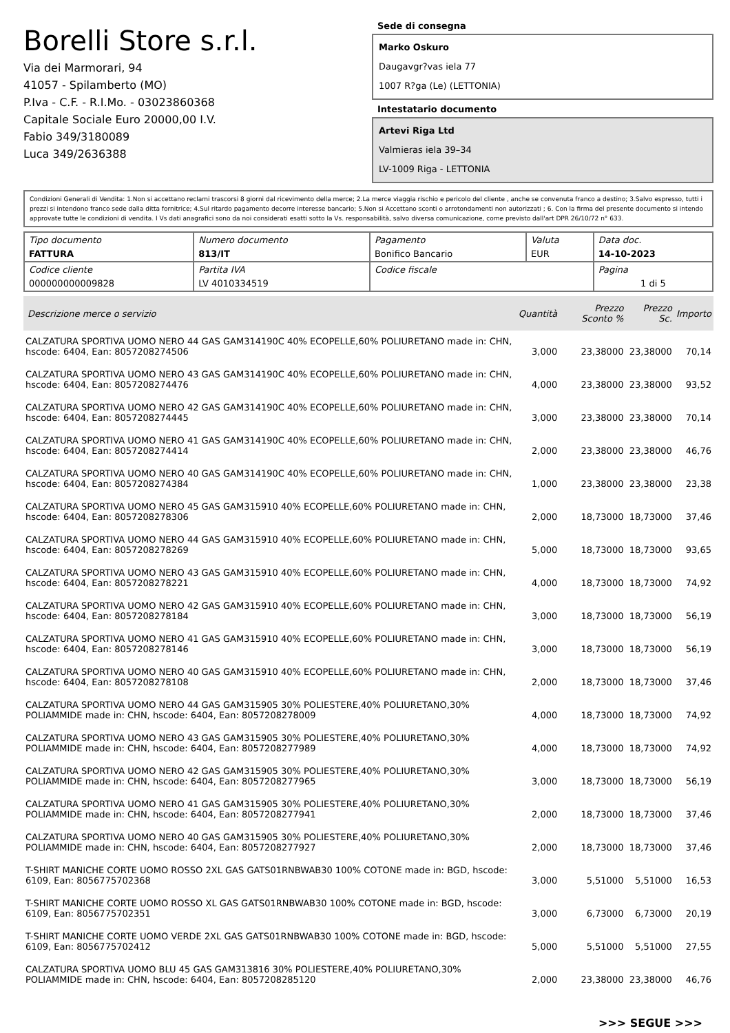Borelli Store s.r.l.
Via dei Marmorari, 94
41057 - Spilamberto (MO)
P.Iva - C.F. - R.I.Mo. - 03023860368
Capitale Sociale Euro 20000,00 I.V.
Fabio 349/3180089
Luca 349/2636388
Sede di consegna
Marko Oskuro
Daugavgr?vas iela 77
1007 R?ga (Le) (LETTONIA)
Intestatario documento
Artevi Riga Ltd
Valmieras iela 39–34
LV-1009 Riga - LETTONIA
Condizioni Generali di Vendita: 1.Non si accettano reclami trascorsi 8 giorni dal ricevimento della merce; 2.La merce viaggia rischio e pericolo del cliente , anche se convenuta franco a destino; 3.Salvo espresso, tutti i prezzi si intendono franco sede dalla ditta fornitrice; 4.Sul ritardo pagamento decorre interesse bancario; 5.Non si Accettano sconti o arrotondamenti non autorizzati ; 6. Con la firma del presente documento si intendo approvate tutte le condizioni di vendita. I Vs dati anagrafici sono da noi considerati esatti sotto la Vs. responsabilità, salvo diversa comunicazione, come previsto dall'art DPR 26/10/72 n° 633.
| Tipo documento FATTURA | Numero documento 813/IT | Pagamento Bonifico Bancario | Valuta EUR | Data doc. 14-10-2023 |
| Codice cliente 000000000009828 | Partita IVA LV 4010334519 | Codice fiscale | | Pagina 1 di 5 |
| Descrizione merce o servizio | Quantità | Prezzo Sconto % | Prezzo Sc. | Importo |
| --- | --- | --- | --- | --- |
| CALZATURA SPORTIVA UOMO NERO 44 GAS GAM314190C 40% ECOPELLE,60% POLIURETANO made in: CHN, hscode: 6404, Ean: 8057208274506 | 3,000 | 23,38000 | 23,38000 | 70,14 |
| CALZATURA SPORTIVA UOMO NERO 43 GAS GAM314190C 40% ECOPELLE,60% POLIURETANO made in: CHN, hscode: 6404, Ean: 8057208274476 | 4,000 | 23,38000 | 23,38000 | 93,52 |
| CALZATURA SPORTIVA UOMO NERO 42 GAS GAM314190C 40% ECOPELLE,60% POLIURETANO made in: CHN, hscode: 6404, Ean: 8057208274445 | 3,000 | 23,38000 | 23,38000 | 70,14 |
| CALZATURA SPORTIVA UOMO NERO 41 GAS GAM314190C 40% ECOPELLE,60% POLIURETANO made in: CHN, hscode: 6404, Ean: 8057208274414 | 2,000 | 23,38000 | 23,38000 | 46,76 |
| CALZATURA SPORTIVA UOMO NERO 40 GAS GAM314190C 40% ECOPELLE,60% POLIURETANO made in: CHN, hscode: 6404, Ean: 8057208274384 | 1,000 | 23,38000 | 23,38000 | 23,38 |
| CALZATURA SPORTIVA UOMO NERO 45 GAS GAM315910 40% ECOPELLE,60% POLIURETANO made in: CHN, hscode: 6404, Ean: 8057208278306 | 2,000 | 18,73000 | 18,73000 | 37,46 |
| CALZATURA SPORTIVA UOMO NERO 44 GAS GAM315910 40% ECOPELLE,60% POLIURETANO made in: CHN, hscode: 6404, Ean: 8057208278269 | 5,000 | 18,73000 | 18,73000 | 93,65 |
| CALZATURA SPORTIVA UOMO NERO 43 GAS GAM315910 40% ECOPELLE,60% POLIURETANO made in: CHN, hscode: 6404, Ean: 8057208278221 | 4,000 | 18,73000 | 18,73000 | 74,92 |
| CALZATURA SPORTIVA UOMO NERO 42 GAS GAM315910 40% ECOPELLE,60% POLIURETANO made in: CHN, hscode: 6404, Ean: 8057208278184 | 3,000 | 18,73000 | 18,73000 | 56,19 |
| CALZATURA SPORTIVA UOMO NERO 41 GAS GAM315910 40% ECOPELLE,60% POLIURETANO made in: CHN, hscode: 6404, Ean: 8057208278146 | 3,000 | 18,73000 | 18,73000 | 56,19 |
| CALZATURA SPORTIVA UOMO NERO 40 GAS GAM315910 40% ECOPELLE,60% POLIURETANO made in: CHN, hscode: 6404, Ean: 8057208278108 | 2,000 | 18,73000 | 18,73000 | 37,46 |
| CALZATURA SPORTIVA UOMO NERO 44 GAS GAM315905 30% POLIESTERE,40% POLIURETANO,30% POLIAMMIDE made in: CHN, hscode: 6404, Ean: 8057208278009 | 4,000 | 18,73000 | 18,73000 | 74,92 |
| CALZATURA SPORTIVA UOMO NERO 43 GAS GAM315905 30% POLIESTERE,40% POLIURETANO,30% POLIAMMIDE made in: CHN, hscode: 6404, Ean: 8057208277989 | 4,000 | 18,73000 | 18,73000 | 74,92 |
| CALZATURA SPORTIVA UOMO NERO 42 GAS GAM315905 30% POLIESTERE,40% POLIURETANO,30% POLIAMMIDE made in: CHN, hscode: 6404, Ean: 8057208277965 | 3,000 | 18,73000 | 18,73000 | 56,19 |
| CALZATURA SPORTIVA UOMO NERO 41 GAS GAM315905 30% POLIESTERE,40% POLIURETANO,30% POLIAMMIDE made in: CHN, hscode: 6404, Ean: 8057208277941 | 2,000 | 18,73000 | 18,73000 | 37,46 |
| CALZATURA SPORTIVA UOMO NERO 40 GAS GAM315905 30% POLIESTERE,40% POLIURETANO,30% POLIAMMIDE made in: CHN, hscode: 6404, Ean: 8057208277927 | 2,000 | 18,73000 | 18,73000 | 37,46 |
| T-SHIRT MANICHE CORTE UOMO ROSSO 2XL GAS GATS01RNBWAB30 100% COTONE made in: BGD, hscode: 6109, Ean: 8056775702368 | 3,000 | 5,51000 | 5,51000 | 16,53 |
| T-SHIRT MANICHE CORTE UOMO ROSSO XL GAS GATS01RNBWAB30 100% COTONE made in: BGD, hscode: 6109, Ean: 8056775702351 | 3,000 | 6,73000 | 6,73000 | 20,19 |
| T-SHIRT MANICHE CORTE UOMO VERDE 2XL GAS GATS01RNBWAB30 100% COTONE made in: BGD, hscode: 6109, Ean: 8056775702412 | 5,000 | 5,51000 | 5,51000 | 27,55 |
| CALZATURA SPORTIVA UOMO BLU 45 GAS GAM313816 30% POLIESTERE,40% POLIURETANO,30% POLIAMMIDE made in: CHN, hscode: 6404, Ean: 8057208285120 | 2,000 | 23,38000 | 23,38000 | 46,76 |
>>> SEGUE >>>
-